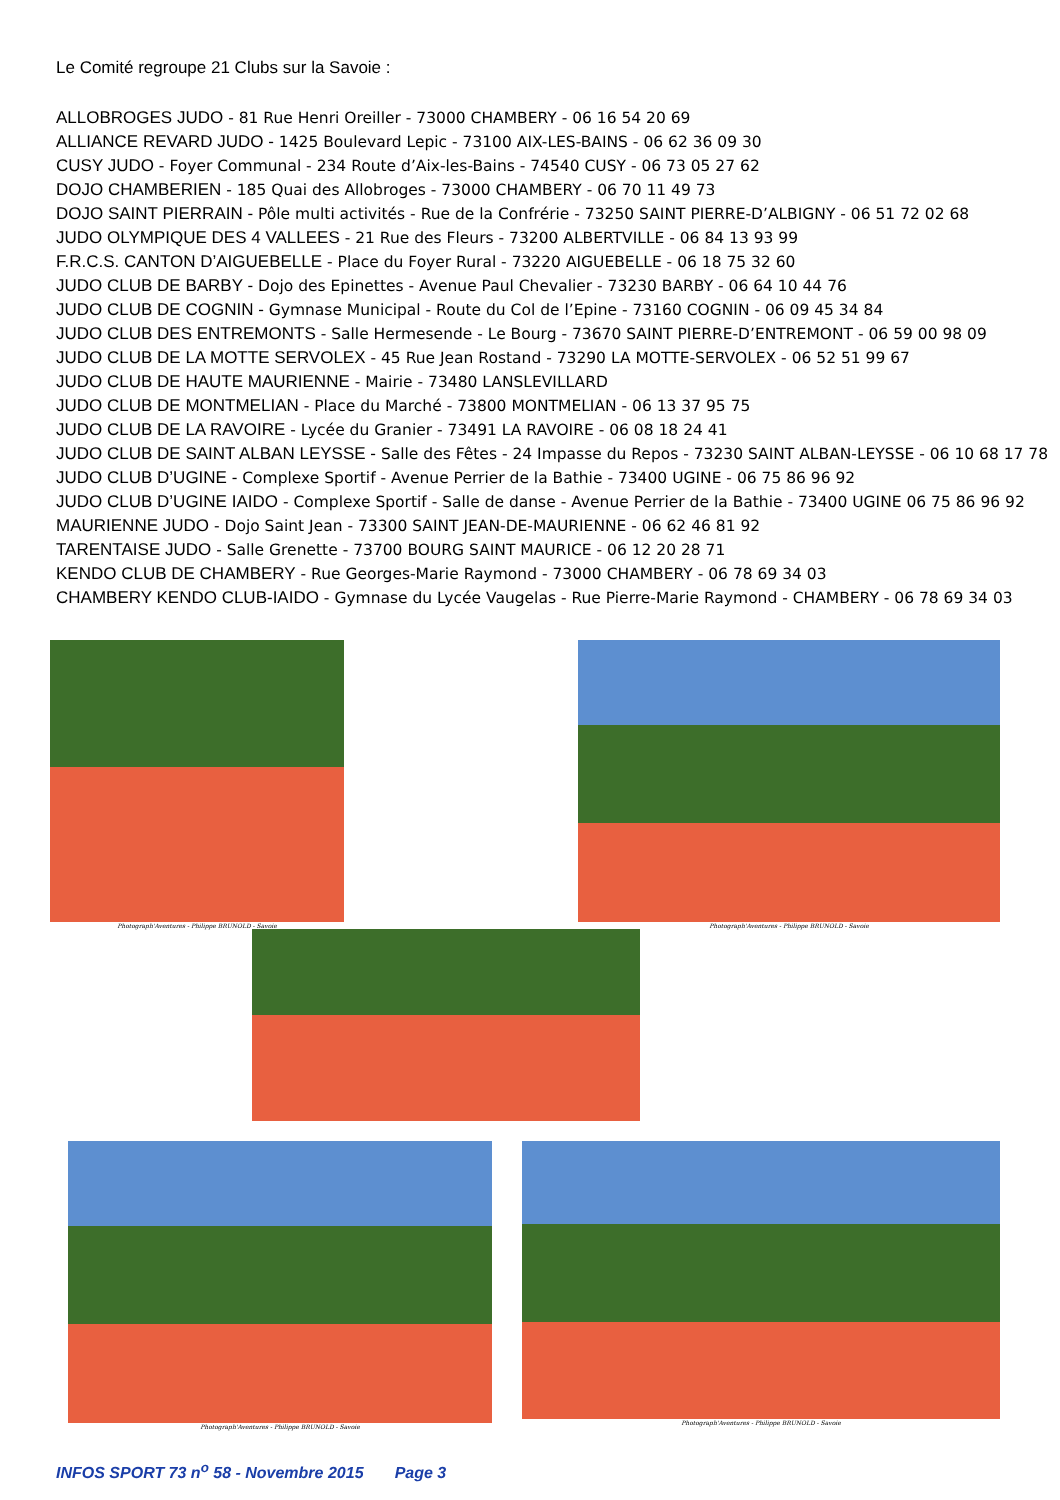Le Comité regroupe 21 Clubs sur la Savoie :
ALLOBROGES JUDO - 81 Rue Henri Oreiller - 73000 CHAMBERY - 06 16 54 20 69
ALLIANCE REVARD JUDO - 1425 Boulevard Lepic - 73100 AIX-LES-BAINS - 06 62 36 09 30
CUSY JUDO - Foyer Communal - 234 Route d’Aix-les-Bains - 74540 CUSY - 06 73 05 27 62
DOJO CHAMBERIEN - 185 Quai des Allobroges - 73000 CHAMBERY - 06 70 11 49 73
DOJO SAINT PIERRAIN - Pôle multi activités - Rue de la Confrérie - 73250 SAINT PIERRE-D’ALBIGNY - 06 51 72 02 68
JUDO OLYMPIQUE DES 4 VALLEES - 21 Rue des Fleurs - 73200 ALBERTVILLE - 06 84 13 93 99
F.R.C.S. CANTON D’AIGUEBELLE - Place du Foyer Rural - 73220 AIGUEBELLE - 06 18 75 32 60
JUDO CLUB DE BARBY - Dojo des Epinettes - Avenue Paul Chevalier - 73230 BARBY - 06 64 10 44 76
JUDO CLUB DE COGNIN - Gymnase Municipal - Route du Col de l’Epine - 73160 COGNIN - 06 09 45 34 84
JUDO CLUB DES ENTREMONTS - Salle Hermesende - Le Bourg - 73670 SAINT PIERRE-D’ENTREMONT - 06 59 00 98 09
JUDO CLUB DE LA MOTTE SERVOLEX - 45 Rue Jean Rostand - 73290 LA MOTTE-SERVOLEX - 06 52 51 99 67
JUDO CLUB DE HAUTE MAURIENNE - Mairie - 73480 LANSLEVILLARD
JUDO CLUB DE MONTMELIAN - Place du Marché - 73800 MONTMELIAN - 06 13 37 95 75
JUDO CLUB DE LA RAVOIRE - Lycée du Granier - 73491 LA RAVOIRE - 06 08 18 24 41
JUDO CLUB DE SAINT ALBAN LEYSSE - Salle des Fêtes - 24 Impasse du Repos - 73230 SAINT ALBAN-LEYSSE - 06 10 68 17 78
JUDO CLUB D’UGINE - Complexe Sportif - Avenue Perrier de la Bathie - 73400 UGINE - 06 75 86 96 92
JUDO CLUB D’UGINE IAIDO - Complexe Sportif - Salle de danse - Avenue Perrier de la Bathie - 73400 UGINE 06 75 86 96 92
MAURIENNE JUDO - Dojo Saint Jean - 73300 SAINT JEAN-DE-MAURIENNE - 06 62 46 81 92
TARENTAISE JUDO - Salle Grenette - 73700 BOURG SAINT MAURICE - 06 12 20 28 71
KENDO CLUB DE CHAMBERY - Rue Georges-Marie Raymond - 73000 CHAMBERY - 06 78 69 34 03
CHAMBERY KENDO CLUB-IAIDO - Gymnase du Lycée Vaugelas - Rue Pierre-Marie Raymond - CHAMBERY - 06 78 69 34 03
Photograph'Aventures - Philippe BRUNOLD - Savoie
Photograph'Aventures - Philippe BRUNOLD - Savoie
Photograph'Aventures - Philippe BRUNOLD - Savoie
Photograph'Aventures - Philippe BRUNOLD - Savoie
INFOS SPORT 73 n<sup>o</sup> 58 - Novembre 2015 Page 3